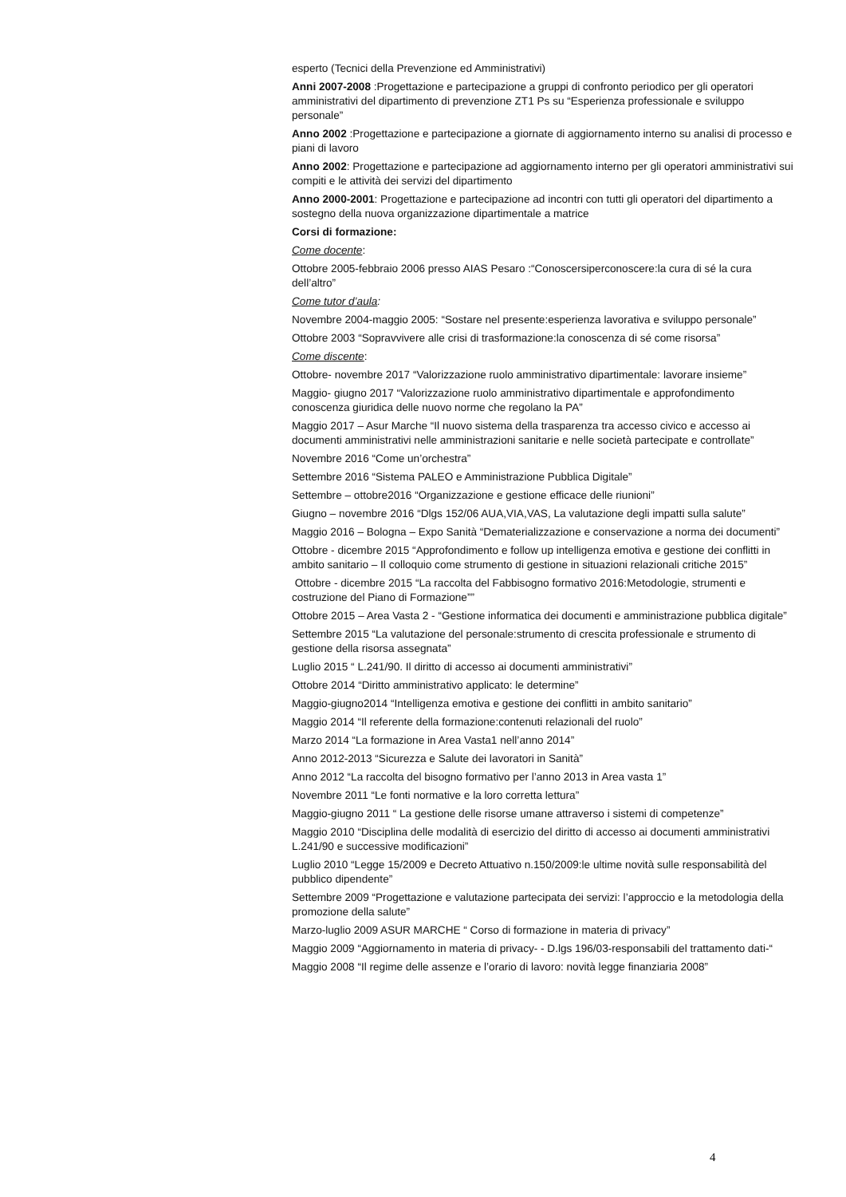esperto (Tecnici della Prevenzione ed Amministrativi)
Anni 2007-2008 :Progettazione e partecipazione a gruppi di confronto periodico per gli operatori amministrativi del dipartimento di prevenzione ZT1 Ps su “Esperienza professionale e sviluppo personale”
Anno 2002 :Progettazione e partecipazione a giornate di aggiornamento interno su analisi di processo e piani di lavoro
Anno 2002: Progettazione e partecipazione ad aggiornamento interno per gli operatori amministrativi sui compiti e le attività dei servizi del dipartimento
Anno 2000-2001: Progettazione e partecipazione ad incontri con tutti gli operatori del dipartimento a sostegno della nuova organizzazione dipartimentale a matrice
Corsi di formazione:
Come docente:
Ottobre 2005-febbraio 2006 presso AIAS Pesaro :“Conoscersiperconoscere:la cura di sé la cura dell’altro”
Come tutor d’aula:
Novembre 2004-maggio 2005: “Sostare nel presente:esperienza lavorativa e sviluppo personale”
Ottobre 2003 “Sopravvivere alle crisi di trasformazione:la conoscenza di sé come risorsa”
Come discente:
Ottobre- novembre 2017 “Valorizzazione ruolo amministrativo dipartimentale: lavorare insieme”
Maggio- giugno 2017 “Valorizzazione ruolo amministrativo dipartimentale e approfondimento conoscenza giuridica delle nuovo norme che regolano la PA”
Maggio 2017 – Asur Marche “Il nuovo sistema della trasparenza tra accesso civico e accesso ai documenti amministrativi nelle amministrazioni sanitarie e nelle società partecipate e controllate”
Novembre 2016 “Come un’orchestra”
Settembre 2016 “Sistema PALEO e Amministrazione Pubblica Digitale”
Settembre – ottobre2016 “Organizzazione e gestione efficace delle riunioni”
Giugno – novembre 2016 “Dlgs 152/06 AUA,VIA,VAS, La valutazione degli impatti sulla salute”
Maggio 2016 – Bologna – Expo Sanità “Dematerializzazione e conservazione a norma dei documenti”
Ottobre - dicembre 2015 “Approfondimento e follow up intelligenza emotiva e gestione dei conflitti in ambito sanitario – Il colloquio come strumento di gestione in situazioni relazionali critiche 2015”
Ottobre - dicembre 2015 “La raccolta del Fabbisogno formativo 2016:Metodologie, strumenti e costruzione del Piano di Formazione””
Ottobre 2015 – Area Vasta 2 - “Gestione informatica dei documenti e amministrazione pubblica digitale”
Settembre 2015 “La valutazione del personale:strumento di crescita professionale e strumento di gestione della risorsa assegnata”
Luglio 2015 “ L.241/90. Il diritto di accesso ai documenti amministrativi”
Ottobre 2014 “Diritto amministrativo applicato: le determine”
Maggio-giugno2014 “Intelligenza emotiva e gestione dei conflitti in ambito sanitario”
Maggio 2014 “Il referente della formazione:contenuti relazionali del ruolo”
Marzo 2014 “La formazione in Area Vasta1 nell’anno 2014”
Anno 2012-2013 “Sicurezza e Salute dei lavoratori in Sanità”
Anno 2012 “La raccolta del bisogno formativo per l’anno 2013 in Area vasta 1”
Novembre 2011 “Le fonti normative e la loro corretta lettura”
Maggio-giugno 2011 “ La gestione delle risorse umane attraverso i sistemi di competenze”
Maggio 2010 “Disciplina delle modalità di esercizio del diritto di accesso ai documenti amministrativi L.241/90 e successive modificazioni”
Luglio 2010 “Legge 15/2009 e Decreto Attuativo n.150/2009:le ultime novità sulle responsabilità del pubblico dipendente”
Settembre 2009 “Progettazione e valutazione partecipata dei servizi: l’approccio e la metodologia della promozione della salute”
Marzo-luglio 2009 ASUR MARCHE “ Corso di formazione in materia di privacy”
Maggio 2009 “Aggiornamento in materia di privacy- - D.lgs 196/03-responsabili del trattamento dati-“
Maggio 2008 “Il regime delle assenze e l’orario di lavoro: novità legge finanziaria 2008”
4